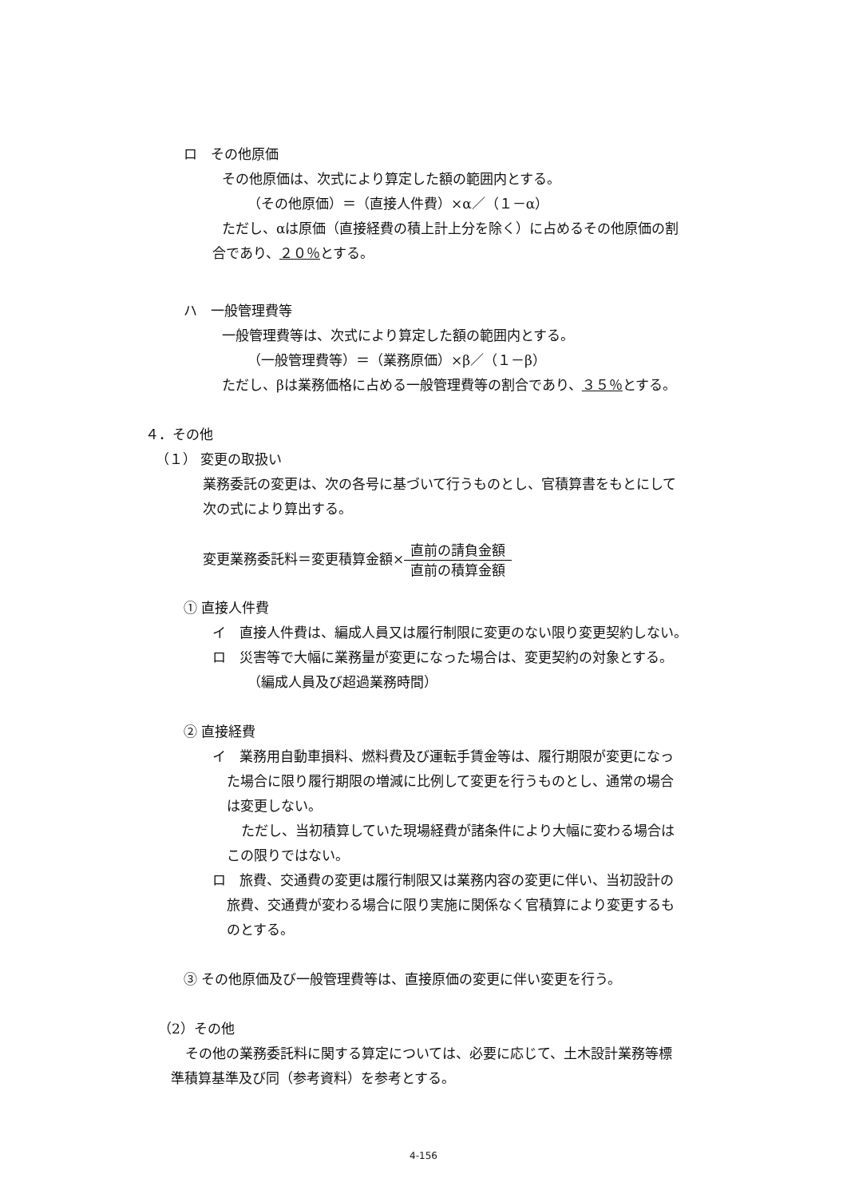ロ　その他原価
その他原価は、次式により算定した額の範囲内とする。
（その他原価）＝（直接人件費）×α／（１－α）
ただし、αは原価（直接経費の積上計上分を除く）に占めるその他原価の割
合であり、２０％とする。
ハ　一般管理費等
一般管理費等は、次式により算定した額の範囲内とする。
（一般管理費等）＝（業務原価）×β／（１－β）
ただし、βは業務価格に占める一般管理費等の割合であり、３５％とする。
４．その他
（１） 変更の取扱い
業務委託の変更は、次の各号に基づいて行うものとし、官積算書をもとにして
次の式により算出する。
変更業務委託料＝変更積算金額×直前の請負金額 直前の積算金額
① 直接人件費
イ　直接人件費は、編成人員又は履行制限に変更のない限り変更契約しない。
ロ　災害等で大幅に業務量が変更になった場合は、変更契約の対象とする。
（編成人員及び超過業務時間）
② 直接経費
イ　業務用自動車損料、燃料費及び運転手賃金等は、履行期限が変更になっ
た場合に限り履行期限の増減に比例して変更を行うものとし、通常の場合
は変更しない。
ただし、当初積算していた現場経費が諸条件により大幅に変わる場合は
この限りではない。
ロ　旅費、交通費の変更は履行制限又は業務内容の変更に伴い、当初設計の
旅費、交通費が変わる場合に限り実施に関係なく官積算により変更するも
のとする。
③ その他原価及び一般管理費等は、直接原価の変更に伴い変更を行う。
（2）その他
その他の業務委託料に関する算定については、必要に応じて、土木設計業務等標
準積算基準及び同（参考資料）を参考とする。
4-156